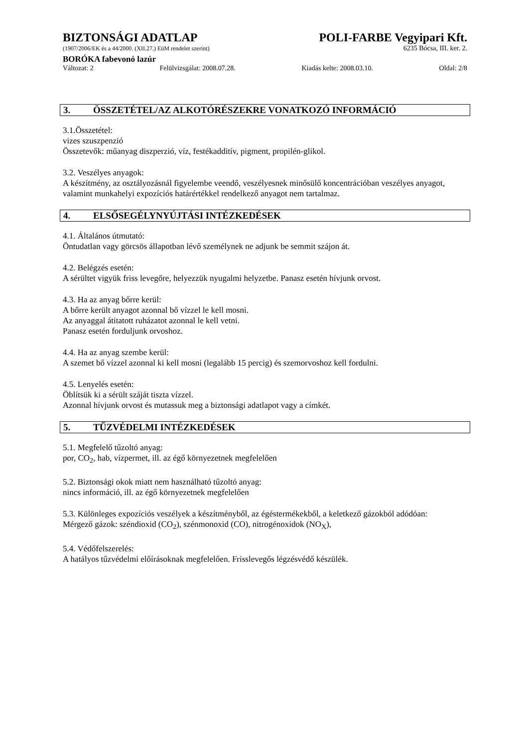BIZTONSÁGI ADATLAP POLI-FARBE Vegyipari Kft.
(1907/2006/EK és a 44/2000. (XII.27.) EüM rendelet szerint)
6235 Bócsa, III. ker. 2.
BORÓKA fabevonó lazúr
Változat: 2 Felülvizsgálat: 2008.07.28. Kiadás kelte: 2008.03.10. Oldal: 2/8
3. ÖSSZETÉTEL/AZ ALKOTÓRÉSZEKRE VONATKOZÓ INFORMÁCIÓ
3.1.Összetétel:
vizes szuszpenzió
Összetevők: műanyag diszperzió, víz, festékadditív, pigment, propilén-glikol.
3.2. Veszélyes anyagok:
A készítmény, az osztályozásnál figyelembe veendő, veszélyesnek minősülő koncentrációban veszélyes anyagot, valamint munkahelyi expozíciós határértékkel rendelkező anyagot nem tartalmaz.
4. ELSŐSEGÉLYNYÚJTÁSI INTÉZKEDÉSEK
4.1. Általános útmutató:
Öntudatlan vagy görcsös állapotban lévő személynek ne adjunk be semmit szájon át.
4.2. Belégzés esetén:
A sérültet vigyük friss levegőre, helyezzük nyugalmi helyzetbe. Panasz esetén hívjunk orvost.
4.3. Ha az anyag bőrre kerül:
A bőrre került anyagot azonnal bő vízzel le kell mosni.
Az anyaggal átitatott ruházatot azonnal le kell vetni.
Panasz esetén forduljunk orvoshoz.
4.4. Ha az anyag szembe kerül:
A szemet bő vízzel azonnal ki kell mosni (legalább 15 percig) és szemorvoshoz kell fordulni.
4.5. Lenyelés esetén:
Öblítsük ki a sérült száját tiszta vízzel.
Azonnal hívjunk orvost és mutassuk meg a biztonsági adatlapot vagy a címkét.
5. TŰZVÉDELMI INTÉZKEDÉSEK
5.1. Megfelelő tűzoltó anyag:
por, CO<sub>2</sub>, hab, vízpermet, ill. az égő környezetnek megfelelően
5.2. Biztonsági okok miatt nem használható tűzoltó anyag:
nincs információ, ill. az égő környezetnek megfelelően
5.3. Különleges expozíciós veszélyek a készítményből, az égéstermékekből, a keletkező gázokból adódóan:
Mérgező gázok: széndioxid (CO<sub>2</sub>), szénmonoxid (CO), nitrogénoxidok (NO<sub>X</sub>),
5.4. Védőfelszerelés:
A hatályos tűzvédelmi előírásoknak megfelelően. Frisslevegős légzésvédő készülék.